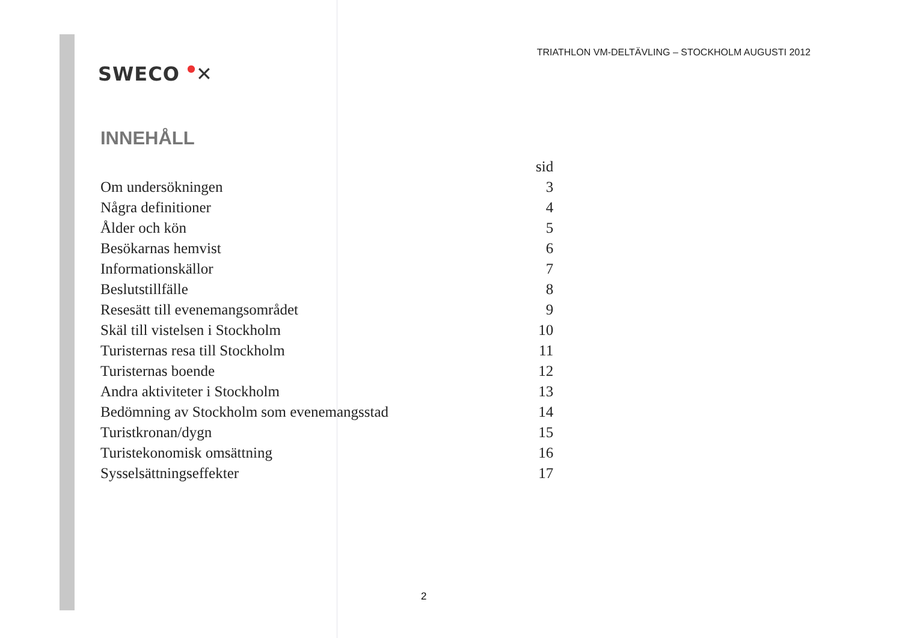SWECO ●✕
TRIATHLON VM-DELTÄVLING – STOCKHOLM AUGUSTI 2012
INNEHÅLL
| | sid |
| Om undersökningen | 3 |
| Några definitioner | 4 |
| Ålder och kön | 5 |
| Besökarnas hemvist | 6 |
| Informationskällor | 7 |
| Beslutstillfälle | 8 |
| Resesätt till evenemangsområdet | 9 |
| Skäl till vistelsen i Stockholm | 10 |
| Turisternas resa till Stockholm | 11 |
| Turisternas boende | 12 |
| Andra aktiviteter i Stockholm | 13 |
| Bedömning av Stockholm som evenemangsstad | 14 |
| Turistkronan/dygn | 15 |
| Turistekonomisk omsättning | 16 |
| Sysselsättningseffekter | 17 |
2